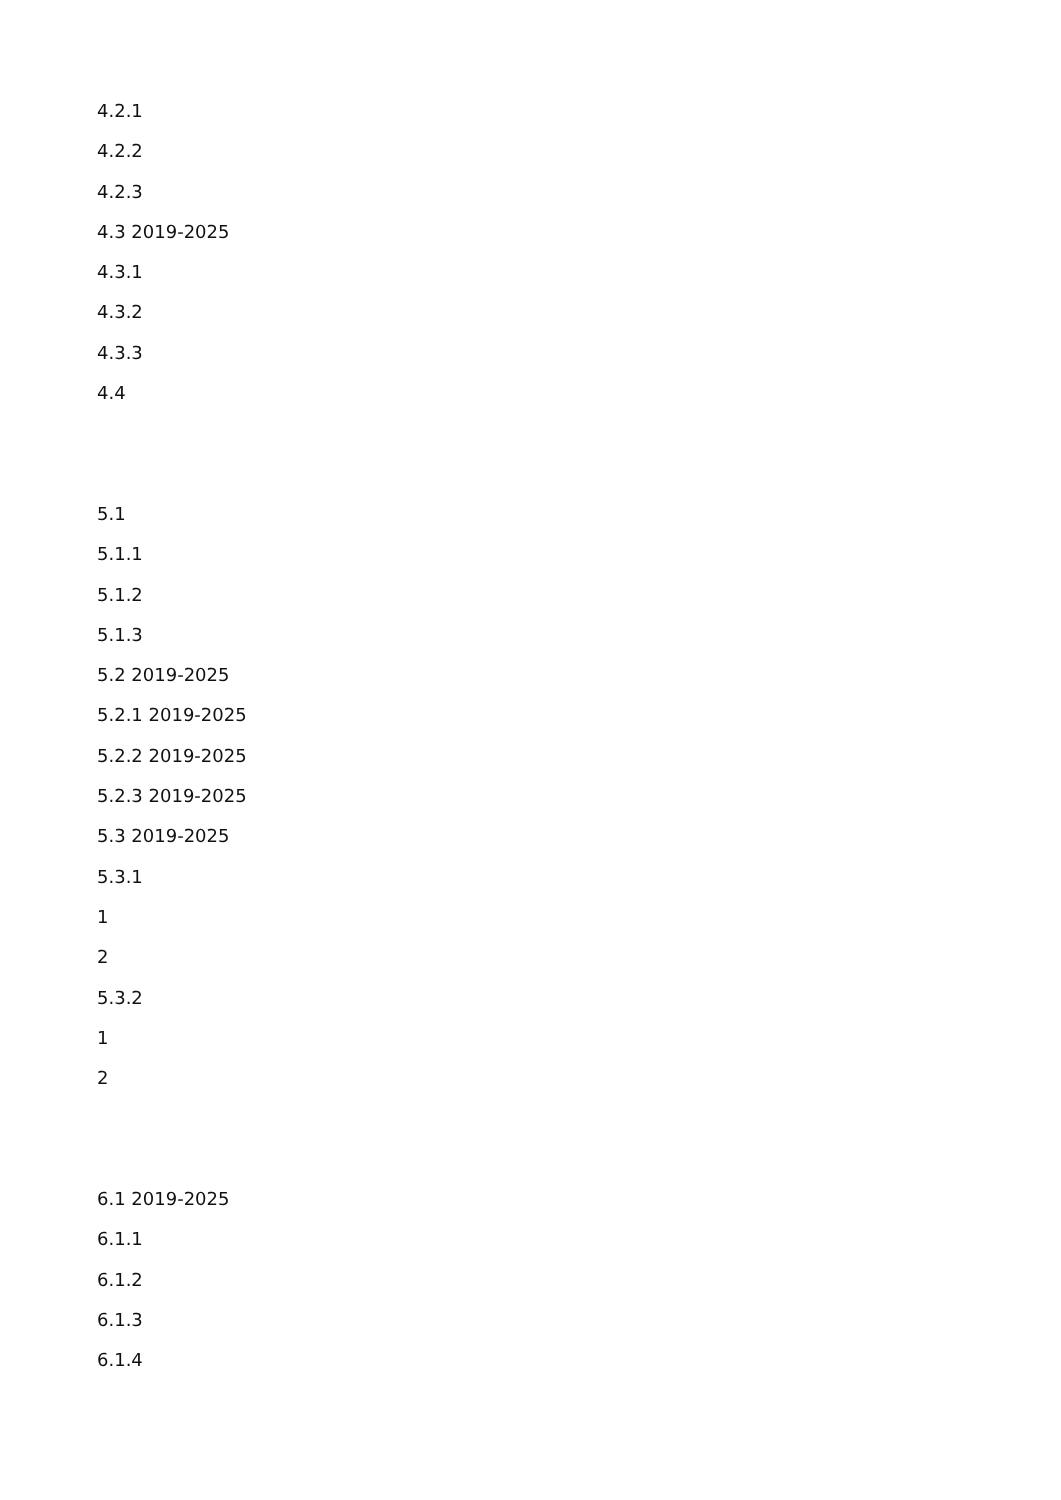4.2.1
4.2.2
4.2.3
4.3 2019-2025
4.3.1
4.3.2
4.3.3
4.4
5.1
5.1.1
5.1.2
5.1.3
5.2 2019-2025
5.2.1 2019-2025
5.2.2 2019-2025
5.2.3 2019-2025
5.3 2019-2025
5.3.1
1
2
5.3.2
1
2
6.1 2019-2025
6.1.1
6.1.2
6.1.3
6.1.4